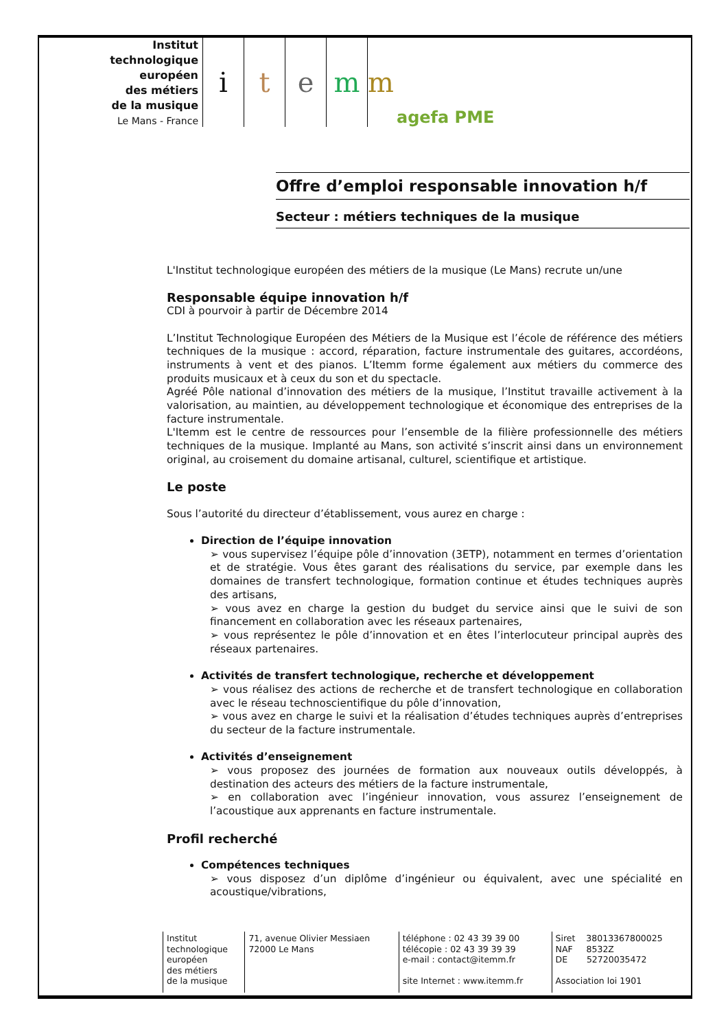Institut
technologique
européen
des métiers
de la musique
Le Mans - France
i t e m m
agefa PME
Offre d’emploi responsable innovation h/f
Secteur : métiers techniques de la musique
L'Institut technologique européen des métiers de la musique (Le Mans) recrute un/une
Responsable équipe innovation h/f
CDI à pourvoir à partir de Décembre 2014
L’Institut Technologique Européen des Métiers de la Musique est l’école de référence des métiers techniques de la musique : accord, réparation, facture instrumentale des guitares, accordéons, instruments à vent et des pianos. L’Itemm forme également aux métiers du commerce des produits musicaux et à ceux du son et du spectacle.
Agréé Pôle national d’innovation des métiers de la musique, l’Institut travaille activement à la valorisation, au maintien, au développement technologique et économique des entreprises de la facture instrumentale.
L'Itemm est le centre de ressources pour l’ensemble de la filière professionnelle des métiers techniques de la musique. Implanté au Mans, son activité s’inscrit ainsi dans un environnement original, au croisement du domaine artisanal, culturel, scientifique et artistique.
Le poste
Sous l’autorité du directeur d’établissement, vous aurez en charge :
Direction de l’équipe innovation
➢ vous supervisez l’équipe pôle d’innovation (3ETP), notamment en termes d’orientation et de stratégie. Vous êtes garant des réalisations du service, par exemple dans les domaines de transfert technologique, formation continue et études techniques auprès des artisans,
➢ vous avez en charge la gestion du budget du service ainsi que le suivi de son financement en collaboration avec les réseaux partenaires,
➢ vous représentez le pôle d’innovation et en êtes l’interlocuteur principal auprès des réseaux partenaires.
Activités de transfert technologique, recherche et développement
➢ vous réalisez des actions de recherche et de transfert technologique en collaboration avec le réseau technoscientifique du pôle d’innovation,
➢ vous avez en charge le suivi et la réalisation d’études techniques auprès d’entreprises du secteur de la facture instrumentale.
Activités d’enseignement
➢ vous proposez des journées de formation aux nouveaux outils développés, à destination des acteurs des métiers de la facture instrumentale,
➢ en collaboration avec l’ingénieur innovation, vous assurez l’enseignement de l’acoustique aux apprenants en facture instrumentale.
Profil recherché
Compétences techniques
➢ vous disposez d’un diplôme d’ingénieur ou équivalent, avec une spécialité en acoustique/vibrations,
| | Institut technologique européen des métiers de la musique | 71, avenue Olivier Messiaen 72000 Le Mans | téléphone : 02 43 39 39 00 télécopie : 02 43 39 39 39 e-mail : contact@itemm.fr site Internet : www.itemm.fr | Siret 38013367800025 NAF 8532Z DE 52720035472 Association loi 1901 |